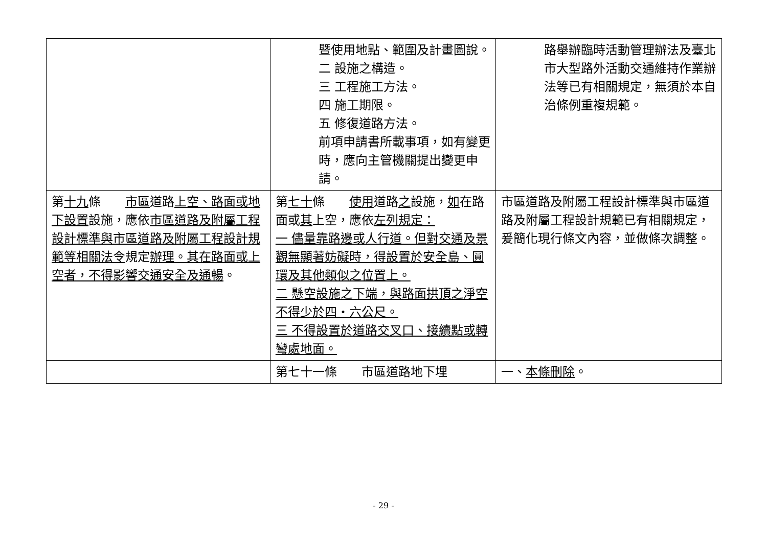| | 暨使用地點、範圍及計畫圖說。 二 設施之構造。 三 工程施工方法。 四 施工期限。 五 修復道路方法。 前項申請書所載事項，如有變更時，應向主管機關提出變更申請。 | 路舉辦臨時活動管理辦法及臺北市大型路外活動交通維持作業辦法等已有相關規定，無須於本自治條例重複規範。 |
| 第 十九 條 市區 道路 上空、路面或地下設置 設施，應依 市區道路及附屬工程設計標準與市區道路及附屬工程設計規範等相關法令 規定 辦理。其在路面或上空者，不得影響交通安全及通暢 。 | 第 七十 條 使用 道路 之 設施， 如 在路面或 其 上空，應依 左列規定： 一 儘量靠路邊或人行道。但對交通及景觀無顯著妨礙時，得設置於安全島、圓環及其他類似之位置上。 二 懸空設施之下端，與路面拱頂之淨空不得少於四‧六公尺。 三 不得設置於道路交叉口、接續點或轉彎處地面。 | 市區道路及附屬工程設計標準與市區道路及附屬工程設計規範已有相關規定，爰簡化現行條文內容，並做條次調整。 |
| | 第七十一條 市區道路地下埋 | 一、 本條刪除 。 |
- 29 -